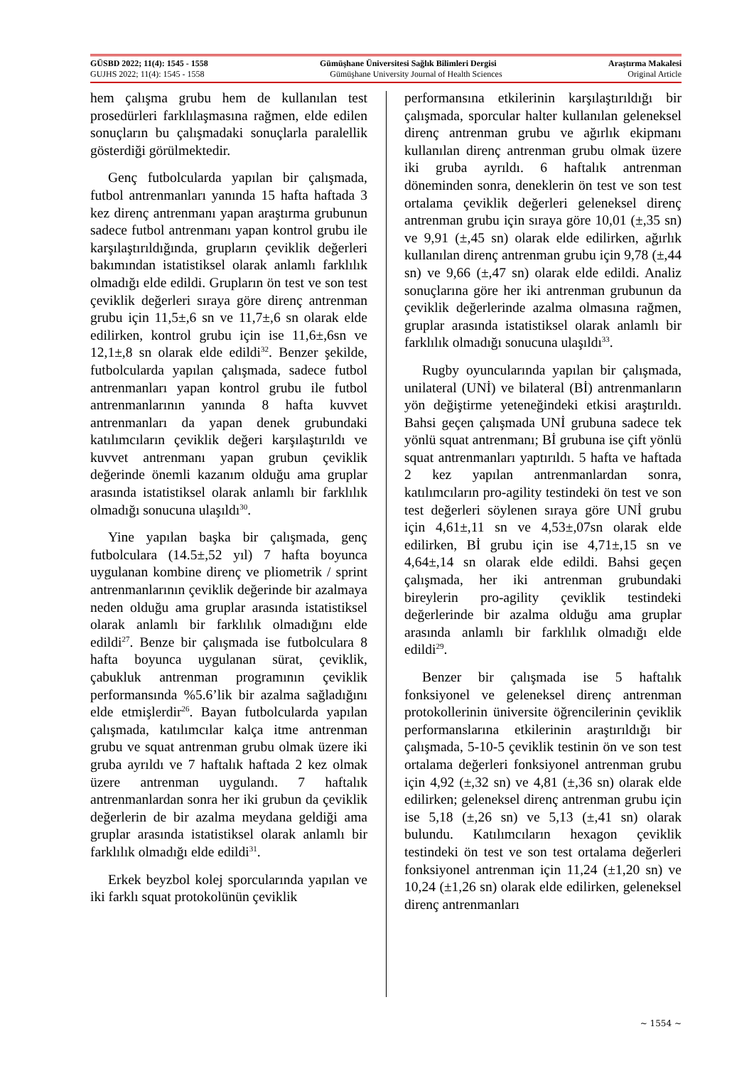GÜSBD 2022; 11(4): 1545 - 1558 Gümüşhane Üniversitesi Sağlık Bilimleri Dergisi Araştırma Makalesi
GUJHS 2022; 11(4): 1545 - 1558 Gümüşhane University Journal of Health Sciences Original Article
hem çalışma grubu hem de kullanılan test prosedürleri farklılaşmasına rağmen, elde edilen sonuçların bu çalışmadaki sonuçlarla paralellik gösterdiği görülmektedir.
Genç futbolcularda yapılan bir çalışmada, futbol antrenmanları yanında 15 hafta haftada 3 kez direnç antrenmanı yapan araştırma grubunun sadece futbol antrenmanı yapan kontrol grubu ile karşılaştırıldığında, grupların çeviklik değerleri bakımından istatistiksel olarak anlamlı farklılık olmadığı elde edildi. Grupların ön test ve son test çeviklik değerleri sıraya göre direnç antrenman grubu için 11,5±,6 sn ve 11,7±,6 sn olarak elde edilirken, kontrol grubu için ise 11,6±,6sn ve 12,1±,8 sn olarak elde edildi<sup>32</sup>. Benzer şekilde, futbolcularda yapılan çalışmada, sadece futbol antrenmanları yapan kontrol grubu ile futbol antrenmanlarının yanında 8 hafta kuvvet antrenmanları da yapan denek grubundaki katılımcıların çeviklik değeri karşılaştırıldı ve kuvvet antrenmanı yapan grubun çeviklik değerinde önemli kazanım olduğu ama gruplar arasında istatistiksel olarak anlamlı bir farklılık olmadığı sonucuna ulaşıldı<sup>30</sup>.
Yine yapılan başka bir çalışmada, genç futbolculara (14.5±,52 yıl) 7 hafta boyunca uygulanan kombine direnç ve pliometrik / sprint antrenmanlarının çeviklik değerinde bir azalmaya neden olduğu ama gruplar arasında istatistiksel olarak anlamlı bir farklılık olmadığını elde edildi<sup>27</sup>. Benze bir çalışmada ise futbolculara 8 hafta boyunca uygulanan sürat, çeviklik, çabukluk antrenman programının çeviklik performansında %5.6’lik bir azalma sağladığını elde etmişlerdir<sup>26</sup>. Bayan futbolcularda yapılan çalışmada, katılımcılar kalça itme antrenman grubu ve squat antrenman grubu olmak üzere iki gruba ayrıldı ve 7 haftalık haftada 2 kez olmak üzere antrenman uygulandı. 7 haftalık antrenmanlardan sonra her iki grubun da çeviklik değerlerin de bir azalma meydana geldiği ama gruplar arasında istatistiksel olarak anlamlı bir farklılık olmadığı elde edildi<sup>31</sup>.
Erkek beyzbol kolej sporcularında yapılan ve iki farklı squat protokolünün çeviklik
performansına etkilerinin karşılaştırıldığı bir çalışmada, sporcular halter kullanılan geleneksel direnç antrenman grubu ve ağırlık ekipmanı kullanılan direnç antrenman grubu olmak üzere iki gruba ayrıldı. 6 haftalık antrenman döneminden sonra, deneklerin ön test ve son test ortalama çeviklik değerleri geleneksel direnç antrenman grubu için sıraya göre 10,01 (±,35 sn) ve 9,91 (±,45 sn) olarak elde edilirken, ağırlık kullanılan direnç antrenman grubu için 9,78 (±,44 sn) ve 9,66 (±,47 sn) olarak elde edildi. Analiz sonuçlarına göre her iki antrenman grubunun da çeviklik değerlerinde azalma olmasına rağmen, gruplar arasında istatistiksel olarak anlamlı bir farklılık olmadığı sonucuna ulaşıldı<sup>33</sup>.
Rugby oyuncularında yapılan bir çalışmada, unilateral (UNİ) ve bilateral (Bİ) antrenmanların yön değiştirme yeteneğindeki etkisi araştırıldı. Bahsi geçen çalışmada UNİ grubuna sadece tek yönlü squat antrenmanı; Bİ grubuna ise çift yönlü squat antrenmanları yaptırıldı. 5 hafta ve haftada 2 kez yapılan antrenmanlardan sonra, katılımcıların pro-agility testindeki ön test ve son test değerleri söylenen sıraya göre UNİ grubu için 4,61±,11 sn ve 4,53±,07sn olarak elde edilirken, Bİ grubu için ise 4,71±,15 sn ve 4,64±,14 sn olarak elde edildi. Bahsi geçen çalışmada, her iki antrenman grubundaki bireylerin pro-agility çeviklik testindeki değerlerinde bir azalma olduğu ama gruplar arasında anlamlı bir farklılık olmadığı elde edildi<sup>29</sup>.
Benzer bir çalışmada ise 5 haftalık fonksiyonel ve geleneksel direnç antrenman protokollerinin üniversite öğrencilerinin çeviklik performanslarına etkilerinin araştırıldığı bir çalışmada, 5-10-5 çeviklik testinin ön ve son test ortalama değerleri fonksiyonel antrenman grubu için 4,92 (±,32 sn) ve 4,81 (±,36 sn) olarak elde edilirken; geleneksel direnç antrenman grubu için ise 5,18 (±,26 sn) ve 5,13 (±,41 sn) olarak bulundu. Katılımcıların hexagon çeviklik testindeki ön test ve son test ortalama değerleri fonksiyonel antrenman için 11,24 (±1,20 sn) ve 10,24 (±1,26 sn) olarak elde edilirken, geleneksel direnç antrenmanları
~ 1554 ~